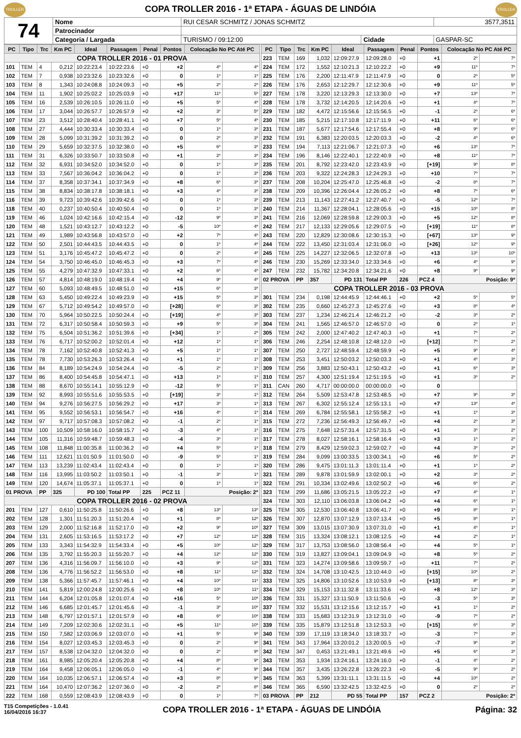TROLLER
COPA TROLLER 2016 - 1ª ETAPA - ÁGUAS DE LINDÓIA
TROLLER
| 74 | Nome | RUI CESAR SCHMITZ / JONAS SCHMITZ | | | 3577,3511 |
| | Patrocinador | | | | |
| | Categoria / Largada | TURISMO / 09:12:00 | Cidade | GASPAR-SC | |
| PC | Tipo | Trc | Km PC | Ideal | Passagem | Penal | Pontos | Colocação No PC Até PC | |
| --- | --- | --- | --- | --- | --- | --- | --- | --- | --- |
| COPA TROLLER 2016 - 01 PROVA | | | | | | | | | |
| 101 | TEM | 4 | 0,212 | 10:22:23.4 | 10:22:23.6 | +0 | +2 | 4º | 4º |
| 102 | TEM | 7 | 0,938 | 10:23:32.6 | 10:23:32.6 | +0 | 0 | 1º | 1º |
| 103 | TEM | 8 | 1,343 | 10:24:08.8 | 10:24:09.3 | +0 | +5 | 2º | 2º |
| 104 | TEM | 11 | 1,902 | 10:25:02.2 | 10:25:03.9 | +0 | +17 | 11º | 5º |
| 105 | TEM | 16 | 2,539 | 10:26:10.5 | 10:26:11.0 | +0 | +5 | 5º | 4º |
| 106 | TEM | 17 | 3,044 | 10:26:57.7 | 10:26:57.9 | +0 | +2 | 3º | 5º |
| 107 | TEM | 23 | 3,512 | 10:28:40.4 | 10:28:41.1 | +0 | +7 | 5º | 4º |
| 108 | TEM | 27 | 4,444 | 10:30:33.4 | 10:30:33.4 | +0 | 0 | 1º | 3º |
| 109 | TEM | 28 | 5,099 | 10:31:39.2 | 10:31:39.2 | +0 | 0 | 2º | 3º |
| 110 | TEM | 29 | 5,659 | 10:32:37.5 | 10:32:38.0 | +0 | +5 | 6º | 3º |
| 111 | TEM | 31 | 6,326 | 10:33:50.7 | 10:33:50.8 | +0 | +1 | 2º | 3º |
| 112 | TEM | 32 | 6,931 | 10:34:52.0 | 10:34:52.0 | +0 | 0 | 1º | 3º |
| 113 | TEM | 33 | 7,567 | 10:36:04.2 | 10:36:04.2 | +0 | 0 | 1º | 3º |
| 114 | TEM | 37 | 8,358 | 10:37:34.1 | 10:37:34.9 | +0 | +8 | 6º | 3º |
| 115 | TEM | 38 | 8,834 | 10:38:17.8 | 10:38:18.1 | +0 | +3 | 4º | 3º |
| 116 | TEM | 39 | 9,723 | 10:39:42.6 | 10:39:42.6 | +0 | 0 | 1º | 3º |
| 118 | TEM | 40 | 0,237 | 10:40:50.4 | 10:40:50.4 | +0 | 0 | 1º | 3º |
| 119 | TEM | 46 | 1,024 | 10:42:16.6 | 10:42:15.4 | +0 | -12 | 9º | 3º |
| 120 | TEM | 48 | 1,521 | 10:43:12.7 | 10:43:12.2 | +0 | -5 | 10º | 4º |
| 121 | TEM | 49 | 1,989 | 10:43:56.8 | 10:43:57.0 | +0 | +2 | 7º | 4º |
| 122 | TEM | 50 | 2,501 | 10:44:43.5 | 10:44:43.5 | +0 | 0 | 1º | 4º |
| 123 | TEM | 51 | 3,176 | 10:45:47.2 | 10:45:47.2 | +0 | 0 | 2º | 4º |
| 124 | TEM | 54 | 3,750 | 10:46:45.0 | 10:46:45.3 | +0 | +3 | 7º | 4º |
| 125 | TEM | 55 | 4,279 | 10:47:32.9 | 10:47:33.1 | +0 | +2 | 6º | 4º |
| 126 | TEM | 57 | 4,814 | 10:48:19.0 | 10:48:19.4 | +0 | +4 | 9º | 4º |
| 127 | TEM | 60 | 5,093 | 10:48:49.5 | 10:48:51.0 | +0 | +15 | 6º | 3º |
| 128 | TEM | 63 | 5,450 | 10:49:22.4 | 10:49:23.9 | +0 | +15 | 5º | 3º |
| 129 | TEM | 67 | 5,712 | 10:49:54.2 | 10:49:57.0 | +0 | [+28] | 6º | 3º |
| 130 | TEM | 70 | 5,964 | 10:50:22.5 | 10:50:24.4 | +0 | [+19] | 4º | 3º |
| 131 | TEM | 72 | 6,317 | 10:50:58.4 | 10:50:59.3 | +0 | +9 | 5º | 3º |
| 132 | TEM | 75 | 6,504 | 10:51:36.2 | 10:51:39.6 | +0 | [+34] | 1º | 2º |
| 133 | TEM | 76 | 6,717 | 10:52:00.2 | 10:52:01.4 | +0 | +12 | 1º | 1º |
| 134 | TEM | 78 | 7,162 | 10:52:40.8 | 10:52:41.3 | +0 | +5 | 1º | 1º |
| 135 | TEM | 78 | 7,730 | 10:53:26.3 | 10:53:26.4 | +0 | +1 | 1º | 1º |
| 136 | TEM | 84 | 8,189 | 10:54:24.9 | 10:54:24.4 | +0 | -5 | 2º | 1º |
| 137 | TEM | 86 | 8,400 | 10:54:45.8 | 10:54:47.1 | +0 | +13 | 1º | 1º |
| 138 | TEM | 88 | 8,670 | 10:55:14.1 | 10:55:12.9 | +0 | -12 | 5º | 1º |
| 139 | TEM | 92 | 8,993 | 10:55:51.6 | 10:55:53.5 | +0 | [+19] | 3º | 1º |
| 140 | TEM | 94 | 9,276 | 10:56:27.5 | 10:56:29.2 | +0 | +17 | 3º | 1º |
| 141 | TEM | 95 | 9,552 | 10:56:53.1 | 10:56:54.7 | +0 | +16 | 4º | 1º |
| 142 | TEM | 97 | 9,717 | 10:57:08.3 | 10:57:08.2 | +0 | -1 | 2º | 1º |
| 143 | TEM | 100 | 10,509 | 10:58:16.0 | 10:58:15.7 | +0 | -3 | 4º | 1º |
| 144 | TEM | 105 | 11,316 | 10:59:48.7 | 10:59:48.3 | +0 | -4 | 3º | 1º |
| 145 | TEM | 108 | 11,848 | 11:00:35.8 | 11:00:36.2 | +0 | +4 | 5º | 1º |
| 146 | TEM | 111 | 12,621 | 11:01:50.9 | 11:01:50.0 | +0 | -9 | 5º | 1º |
| 147 | TEM | 113 | 13,239 | 11:02:43.4 | 11:02:43.4 | +0 | 0 | 1º | 1º |
| 148 | TEM | 116 | 13,995 | 11:03:50.2 | 11:03:50.1 | +0 | -1 | 3º | 1º |
| 149 | TEM | 120 | 14,674 | 11:05:37.1 | 11:05:37.1 | +0 | 0 | 1º | 1º |
| 01 PROVA | | PP | 325 | PD 100 | Total PP | 225 | PCZ 11 | Posição: 2º | |
| COPA TROLLER 2016 - 02 PROVA | | | | | | | | | |
| 201 | TEM | 127 | 0,610 | 11:50:25.8 | 11:50:26.6 | +0 | +8 | 13º | 13º |
| 202 | TEM | 128 | 1,301 | 11:51:20.3 | 11:51:20.4 | +0 | +1 | 8º | 12º |
| 203 | TEM | 129 | 2,000 | 11:52:16.8 | 11:52:17.0 | +0 | +2 | 9º | 10º |
| 204 | TEM | 131 | 2,605 | 11:53:16.5 | 11:53:17.2 | +0 | +7 | 12º | 12º |
| 205 | TEM | 133 | 3,343 | 11:54:32.9 | 11:54:33.4 | +0 | +5 | 10º | 12º |
| 206 | TEM | 135 | 3,792 | 11:55:20.3 | 11:55:20.7 | +0 | +4 | 12º | 12º |
| 207 | TEM | 136 | 4,316 | 11:56:09.7 | 11:56:10.0 | +0 | +3 | 9º | 12º |
| 208 | TEM | 136 | 4,776 | 11:56:52.2 | 11:56:53.0 | +0 | +8 | 11º | 12º |
| 209 | TEM | 138 | 5,366 | 11:57:45.7 | 11:57:46.1 | +0 | +4 | 10º | 11º |
| 210 | TEM | 141 | 5,819 | 12:00:24.8 | 12:00:25.6 | +0 | +8 | 10º | 11º |
| 211 | TEM | 144 | 6,204 | 12:01:05.8 | 12:01:07.4 | +0 | +16 | 5º | 10º |
| 212 | TEM | 146 | 6,685 | 12:01:45.7 | 12:01:45.6 | +0 | -1 | 3º | 10º |
| 213 | TEM | 148 | 6,797 | 12:01:57.1 | 12:01:57.9 | +0 | +8 | 6º | 10º |
| 214 | TEM | 149 | 7,209 | 12:02:30.6 | 12:02:31.1 | +0 | +5 | 11º | 10º |
| 215 | TEM | 150 | 7,582 | 12:03:06.9 | 12:03:07.0 | +0 | +1 | 5º | 9º |
| 216 | TEM | 154 | 8,027 | 12:03:45.3 | 12:03:45.3 | +0 | 0 | 2º | 9º |
| 217 | TEM | 157 | 8,538 | 12:04:32.0 | 12:04:32.0 | +0 | 0 | 2º | 9º |
| 218 | TEM | 161 | 8,985 | 12:05:20.4 | 12:05:20.8 | +0 | +4 | 8º | 9º |
| 219 | TEM | 164 | 9,458 | 12:06:05.1 | 12:06:05.0 | +0 | -1 | 4º | 9º |
| 220 | TEM | 164 | 10,035 | 12:06:57.1 | 12:06:57.4 | +0 | +3 | 8º | 9º |
| 221 | TEM | 164 | 10,470 | 12:07:36.2 | 12:07:36.0 | +0 | -2 | 2º | 8º |
| 222 | TEM | 168 | 0,559 | 12:08:43.9 | 12:08:43.9 | +0 | 0 | 1º | 7º |
| PC | Tipo | Trc | Km PC | Ideal | Passagem | Penal | Pontos | Colocação No PC Até PC | |
| --- | --- | --- | --- | --- | --- | --- | --- | --- | --- |
| 223 | TEM | 169 | 1,032 | 12:09:27.9 | 12:09:28.0 | +0 | +1 | 2º | 7º |
| 224 | TEM | 172 | 1,552 | 12:10:21.3 | 12:10:22.2 | +0 | +9 | 11º | 7º |
| 225 | TEM | 176 | 2,200 | 12:11:47.9 | 12:11:47.9 | +0 | 0 | 2º | 5º |
| 226 | TEM | 176 | 2,653 | 12:12:29.7 | 12:12:30.6 | +0 | +9 | 11º | 5º |
| 227 | TEM | 178 | 3,220 | 12:13:29.3 | 12:13:30.0 | +0 | +7 | 13º | 7º |
| 228 | TEM | 178 | 3,732 | 12:14:20.5 | 12:14:20.6 | +0 | +1 | 4º | 7º |
| 229 | TEM | 182 | 4,472 | 12:15:56.6 | 12:15:56.5 | +0 | -1 | 2º | 6º |
| 230 | TEM | 185 | 5,215 | 12:17:10.8 | 12:17:11.9 | +0 | +11 | 6º | 6º |
| 231 | TEM | 187 | 5,677 | 12:17:54.6 | 12:17:55.4 | +0 | +8 | 9º | 6º |
| 232 | TEM | 191 | 6,383 | 12:20:03.5 | 12:20:03.3 | +0 | -2 | 4º | 6º |
| 233 | TEM | 194 | 7,113 | 12:21:06.7 | 12:21:07.3 | +0 | +6 | 13º | 7º |
| 234 | TEM | 196 | 8,146 | 12:22:40.1 | 12:22:40.9 | +0 | +8 | 11º | 7º |
| 235 | TEM | 201 | 8,792 | 12:23:42.0 | 12:23:43.9 | +0 | [+19] | 9º | 8º |
| 236 | TEM | 203 | 9,322 | 12:24:28.3 | 12:24:29.3 | +0 | +10 | 7º | 7º |
| 237 | TEM | 208 | 10,204 | 12:25:47.0 | 12:25:46.8 | +0 | -2 | 8º | 7º |
| 238 | TEM | 209 | 10,396 | 12:26:04.4 | 12:26:05.2 | +0 | +8 | 7º | 6º |
| 239 | TEM | 213 | 11,143 | 12:27:41.2 | 12:27:40.7 | +0 | -5 | 12º | 7º |
| 240 | TEM | 214 | 11,367 | 12:28:04.1 | 12:28:05.6 | +0 | +15 | 10º | 8º |
| 241 | TEM | 216 | 12,069 | 12:28:59.8 | 12:29:00.3 | +0 | +5 | 12º | 8º |
| 242 | TEM | 217 | 12,133 | 12:29:05.6 | 12:29:07.5 | +0 | [+19] | 11º | 8º |
| 243 | TEM | 220 | 12,829 | 12:30:08.6 | 12:30:15.3 | +0 | [+67] | 13º | 9º |
| 244 | TEM | 222 | 13,450 | 12:31:03.4 | 12:31:06.0 | +0 | [+26] | 12º | 9º |
| 245 | TEM | 225 | 14,227 | 12:32:06.5 | 12:32:07.8 | +0 | +13 | 13º | 10º |
| 246 | TEM | 230 | 15,269 | 12:33:34.0 | 12:33:34.6 | +0 | +6 | 4º | 9º |
| 247 | TEM | 232 | 15,782 | 12:34:20.8 | 12:34:21.6 | +0 | +8 | 9º | 9º |
| 02 PROVA | | PP | 357 | PD 131 | Total PP | 226 | PCZ 4 | Posição: 9º | |
| COPA TROLLER 2016 - 03 PROVA | | | | | | | | | |
| 301 | TEM | 234 | 0,198 | 12:44:45.9 | 12:44:46.1 | +0 | +2 | 5º | 5º |
| 302 | TEM | 235 | 0,660 | 12:45:27.3 | 12:45:27.6 | +0 | +3 | 8º | 4º |
| 303 | TEM | 237 | 1,234 | 12:46:21.4 | 12:46:21.2 | +0 | -2 | 3º | 2º |
| 304 | TEM | 241 | 1,565 | 12:46:57.0 | 12:46:57.0 | +0 | 0 | 2º | 1º |
| 305 | TEM | 242 | 2,000 | 12:47:40.2 | 12:47:40.3 | +0 | +1 | 7º | 2º |
| 306 | TEM | 246 | 2,254 | 12:48:10.8 | 12:48:12.0 | +0 | [+12] | 7º | 2º |
| 307 | TEM | 250 | 2,727 | 12:48:59.4 | 12:48:59.9 | +0 | +5 | 9º | 4º |
| 308 | TEM | 253 | 3,451 | 12:50:03.2 | 12:50:03.3 | +0 | +1 | 4º | 3º |
| 309 | TEM | 256 | 3,883 | 12:50:43.1 | 12:50:43.2 | +0 | +1 | 6º | 3º |
| 310 | TEM | 257 | 4,300 | 12:51:19.4 | 12:51:19.5 | +0 | +1 | 3º | 2º |
| 311 | CAN | 260 | 4,717 | 00:00:00.0 | 00:00:00.0 | +0 | 0 | | |
| 312 | TEM | 264 | 5,509 | 12:53:47.8 | 12:53:48.5 | +0 | +7 | 9º | 3º |
| 313 | TEM | 267 | 6,302 | 12:55:12.4 | 12:55:13.1 | +0 | +7 | 13º | 4º |
| 314 | TEM | 269 | 6,784 | 12:55:58.1 | 12:55:58.2 | +0 | +1 | 1º | 3º |
| 315 | TEM | 272 | 7,236 | 12:56:49.3 | 12:56:49.7 | +0 | +4 | 2º | 3º |
| 316 | TEM | 275 | 7,648 | 12:57:31.4 | 12:57:31.5 | +0 | +1 | 3º | 2º |
| 317 | TEM | 278 | 8,027 | 12:58:16.1 | 12:58:16.4 | +0 | +3 | 1º | 2º |
| 318 | TEM | 279 | 8,429 | 12:59:02.3 | 12:59:02.7 | +0 | +4 | 3º | 2º |
| 319 | TEM | 284 | 9,099 | 13:00:33.5 | 13:00:34.1 | +0 | +6 | 5º | 2º |
| 320 | TEM | 286 | 9,475 | 13:01:11.3 | 13:01:11.4 | +0 | +1 | 1º | 2º |
| 321 | TEM | 289 | 9,878 | 13:01:59.9 | 13:02:00.1 | +0 | +2 | 3º | 2º |
| 322 | TEM | 291 | 10,334 | 13:02:49.6 | 13:02:50.2 | +0 | +6 | 6º | 2º |
| 323 | TEM | 299 | 11,686 | 13:05:21.5 | 13:05:22.2 | +0 | +7 | 4º | 1º |
| 324 | TEM | 303 | 12,110 | 13:06:03.8 | 13:06:04.2 | +0 | +4 | 6º | 1º |
| 325 | TEM | 305 | 12,530 | 13:06:40.8 | 13:06:41.7 | +0 | +9 | 8º | 1º |
| 326 | TEM | 307 | 12,870 | 13:07:12.9 | 13:07:13.4 | +0 | +5 | 8º | 1º |
| 327 | TEM | 309 | 13,015 | 13:07:30.9 | 13:07:31.0 | +0 | +1 | 4º | 1º |
| 328 | TEM | 315 | 13,324 | 13:08:12.1 | 13:08:12.5 | +0 | +4 | 2º | 1º |
| 329 | TEM | 317 | 13,753 | 13:08:56.0 | 13:08:56.4 | +0 | +4 | 5º | 1º |
| 330 | TEM | 319 | 13,827 | 13:09:04.1 | 13:09:04.9 | +0 | +8 | 5º | 2º |
| 331 | TEM | 323 | 14,274 | 13:09:58.6 | 13:09:59.7 | +0 | +11 | 7º | 2º |
| 332 | TEM | 324 | 14,708 | 13:10:42.5 | 13:10:44.0 | +0 | [+15] | 10º | 2º |
| 333 | TEM | 325 | 14,806 | 13:10:52.6 | 13:10:53.9 | +0 | [+13] | 8º | 3º |
| 334 | TEM | 329 | 15,153 | 13:11:32.8 | 13:11:33.6 | +0 | +8 | 12º | 3º |
| 336 | TEM | 331 | 15,327 | 13:11:50.9 | 13:11:50.6 | +0 | -3 | 5º | 3º |
| 337 | TEM | 332 | 15,531 | 13:12:15.6 | 13:12:15.7 | +0 | +1 | 1º | 2º |
| 338 | TEM | 333 | 15,683 | 13:12:31.9 | 13:12:31.0 | +0 | -9 | 7º | 2º |
| 339 | TEM | 335 | 15,879 | 13:12:51.8 | 13:12:53.3 | +0 | [+15] | 6º | 3º |
| 340 | TEM | 339 | 17,119 | 13:18:34.0 | 13:18:33.7 | +0 | -3 | 7º | 3º |
| 341 | TEM | 343 | 17,964 | 13:20:01.2 | 13:20:00.5 | +0 | -7 | 9º | 3º |
| 342 | TEM | 347 | 0,453 | 13:21:49.1 | 13:21:49.6 | +0 | +5 | 6º | 3º |
| 343 | TEM | 353 | 1,934 | 13:24:16.1 | 13:24:16.0 | +0 | -1 | 4º | 2º |
| 344 | TEM | 357 | 3,435 | 13:26:22.8 | 13:26:22.3 | +0 | -5 | 9º | 2º |
| 345 | TEM | 363 | 5,399 | 13:31:11.1 | 13:31:11.5 | +0 | +4 | 10º | 2º |
| 346 | TEM | 365 | 6,590 | 13:32:42.5 | 13:32:42.5 | +0 | 0 | 2º | 2º |
| 03 PROVA | | PP | 212 | PD 55 | Total PP | 157 | PCZ 2 | Posição: 2º | |
T15 Competições - 1.0.41
16/04/2016 16:37
COPA TROLLER 2016 - 1ª ETAPA - ÁGUAS DE LINDÓIA
Página: 32